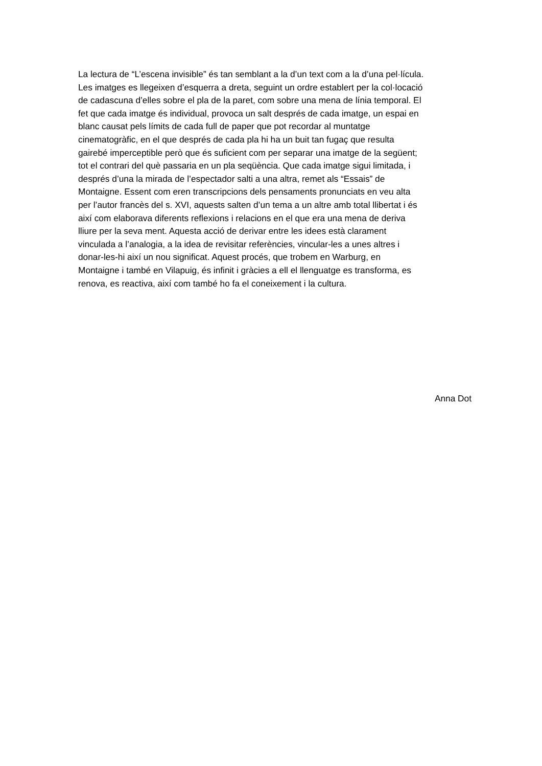La lectura de “L’escena invisible” és tan semblant a la d’un text com a la d’una pel·lícula.
Les imatges es llegeixen d’esquerra a dreta, seguint un ordre establert per la col·locació
de cadascuna d’elles sobre el pla de la paret, com sobre una mena de línia temporal. El
fet que cada imatge és individual, provoca un salt després de cada imatge, un espai en
blanc causat pels límits de cada full de paper que pot recordar al muntatge
cinematogràfic, en el que després de cada pla hi ha un buit tan fugaç que resulta
gairebé imperceptible però que és suficient com per separar una imatge de la següent;
tot el contrari del què passaria en un pla seqüència. Que cada imatge sigui limitada, i
després d’una la mirada de l’espectador salti a una altra, remet als “Essais” de
Montaigne. Essent com eren transcripcions dels pensaments pronunciats en veu alta
per l’autor francès del s. XVI, aquests salten d’un tema a un altre amb total llibertat i és
així com elaborava diferents reflexions i relacions en el que era una mena de deriva
lliure per la seva ment. Aquesta acció de derivar entre les idees està clarament
vinculada a l’analogia, a la idea de revisitar referències, vincular-les a unes altres i
donar-les-hi així un nou significat. Aquest procés, que trobem en Warburg, en
Montaigne i també en Vilapuig, és infinit i gràcies a ell el llenguatge es transforma, es
renova, es reactiva, així com també ho fa el coneixement i la cultura.
Anna Dot